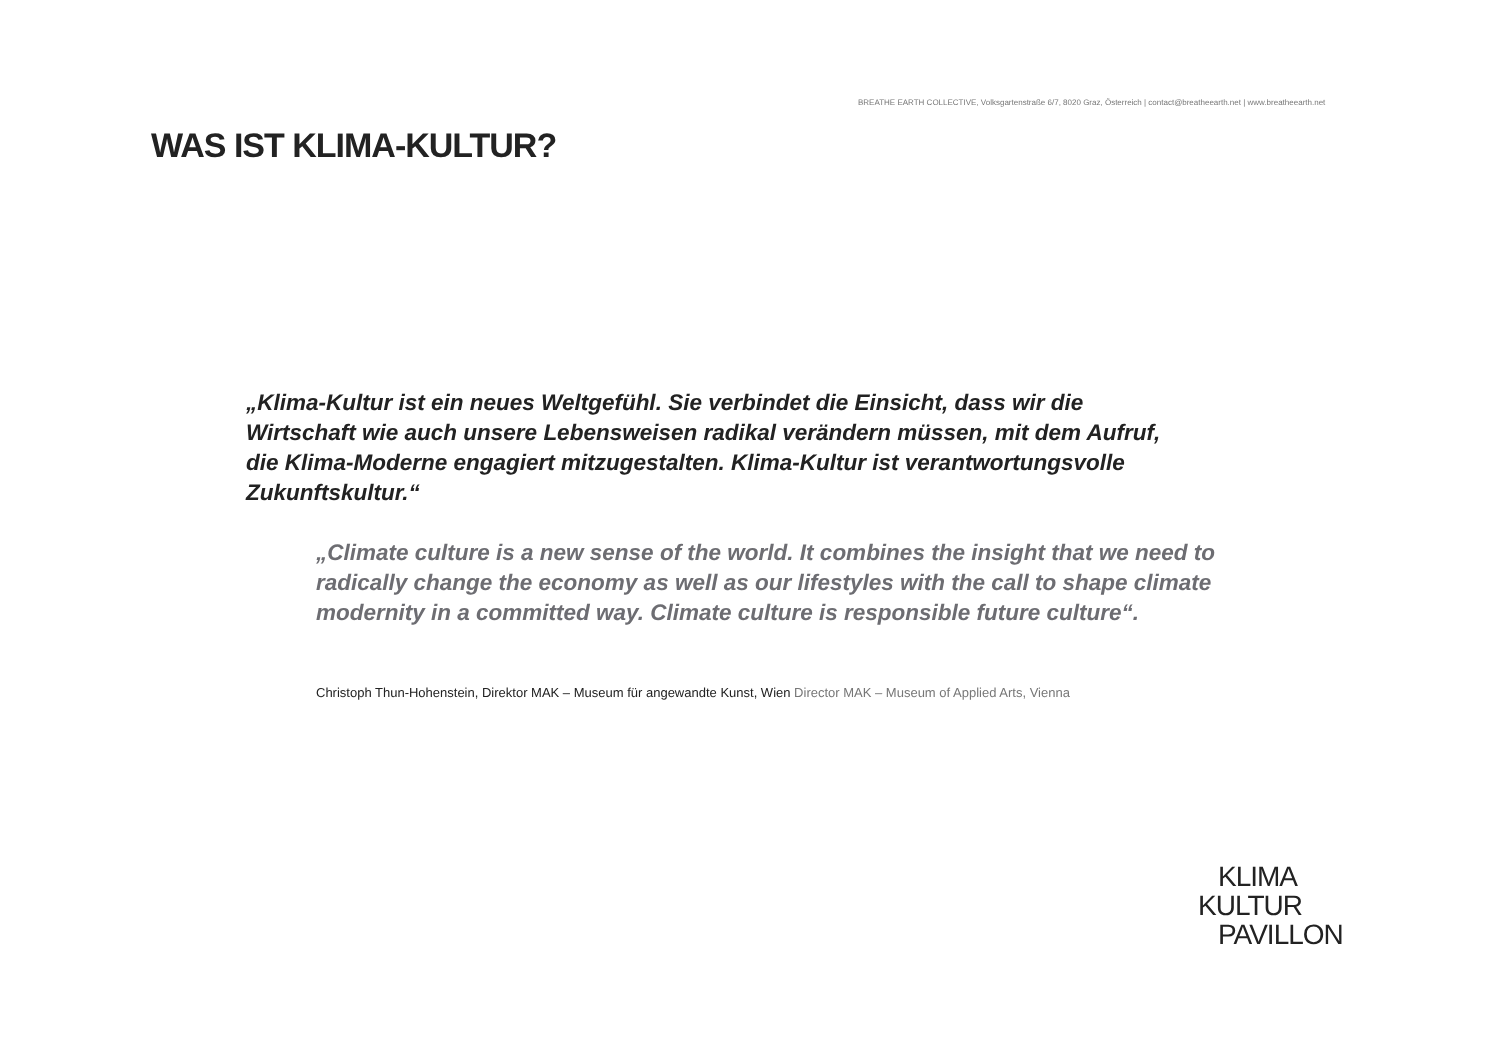BREATHE EARTH COLLECTIVE, Volksgartenstraße 6/7, 8020 Graz, Österreich | contact@breatheearth.net | www.breatheearth.net
WAS IST KLIMA-KULTUR?
„Klima-Kultur ist ein neues Weltgefühl. Sie verbindet die Einsicht, dass wir die Wirtschaft wie auch unsere Lebensweisen radikal verändern müssen, mit dem Aufruf, die Klima-Moderne engagiert mitzugestalten. Klima-Kultur ist verantwortungsvolle Zukunftskultur.“
„Climate culture is a new sense of the world. It combines the insight that we need to radically change the economy as well as our lifestyles with the call to shape climate modernity in a committed way. Climate culture is responsible future culture“.
Christoph Thun-Hohenstein, Direktor MAK – Museum für angewandte Kunst, Wien Director MAK – Museum of Applied Arts, Vienna
KLIMA
KULTUR
PAVILLON